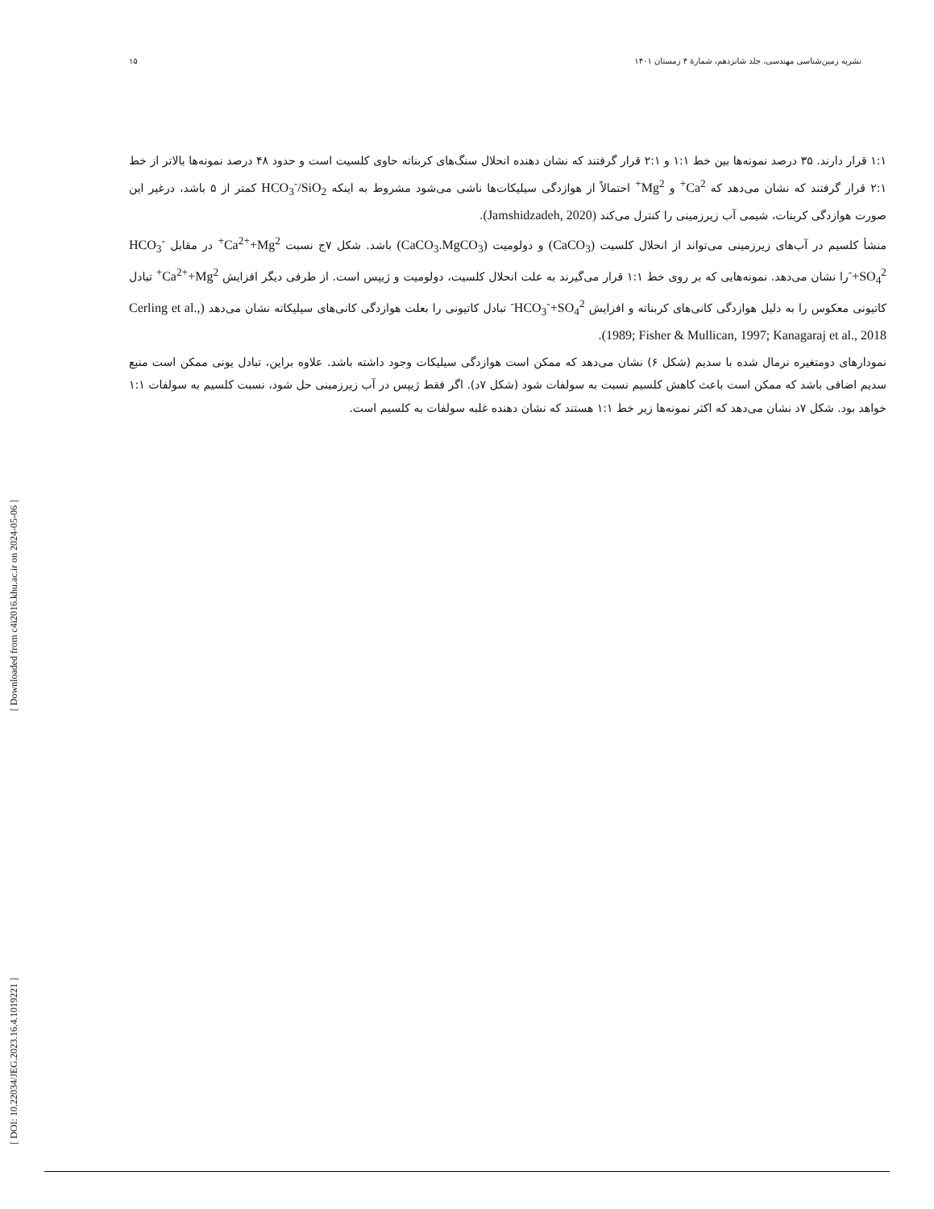نشریه زمین‌شناسی مهندسی، جلد شانزدهم، شمارهٔ ۴ زمستان ۱۴۰۱ ۱۵
۱:۱ قرار دارند. ۳۵ درصد نمونه‌ها بین خط ۱:۱ و ۲:۱ قرار گرفتند که نشان دهنده انحلال سنگ‌های کربناته حاوی کلسیت است و حدود ۴۸ درصد نمونه‌ها بالاتر از خط ۲:۱ قرار گرفتند که نشان می‌دهد که Ca<sup>2+</sup> و Mg<sup>2+</sup> احتمالاً از هوازدگی سیلیکات‌ها ناشی می‌شود مشروط به اینکه HCO<sub>3</sub><sup>-</sup>/SiO<sub>2</sub> کمتر از ۵ باشد، درغیر این صورت هوازدگی کربنات، شیمی آب زیرزمینی را کنترل می‌کند (Jamshidzadeh, 2020).
منشأ کلسیم در آب‌های زیرزمینی می‌تواند از انحلال کلسیت (CaCO<sub>3</sub>) و دولومیت (CaCO<sub>3</sub>.MgCO<sub>3</sub>) باشد. شکل ۷ج نسبت Ca<sup>2+</sup>+Mg<sup>2+</sup> در مقابل HCO<sub>3</sub><sup>-</sup>+SO<sub>4</sub><sup>2-</sup>را نشان می‌دهد. نمونه‌هایی که بر روی خط ۱:۱ قرار می‌گیرند به علت انحلال کلسیت، دولومیت و ژیپس است. از طرفی دیگر افزایش Ca<sup>2+</sup>+Mg<sup>2+</sup> تبادل کاتیونی معکوس را به دلیل هوازدگی کانی‌های کربناته و افزایش HCO<sub>3</sub><sup>-</sup>+SO<sub>4</sub><sup>2-</sup> تبادل کاتیونی را بعلت هوازدگی کانی‌های سیلیکاته نشان می‌دهد (Cerling et al., 1989; Fisher & Mullican, 1997; Kanagaraj et al., 2018).
نمودارهای دومتغیره نرمال شده با سدیم (شکل ۶) نشان می‌دهد که ممکن است هوازدگی سیلیکات وجود داشته باشد. علاوه براین، تبادل یونی ممکن است منبع سدیم اضافی باشد که ممکن است باعث کاهش کلسیم نسبت به سولفات شود (شکل ۷د). اگر فقط ژیپس در آب زیرزمینی حل شود، نسبت کلسیم به سولفات ۱:۱ خواهد بود. شکل ۷د نشان می‌دهد که اکثر نمونه‌ها زیر خط ۱:۱ هستند که نشان دهنده غلبه سولفات به کلسیم است.
[ Downloaded from c4i2016.khu.ac.ir on 2024-05-06 ]
[ DOI: 10.22034/JEG.2023.16.4.1019221 ]